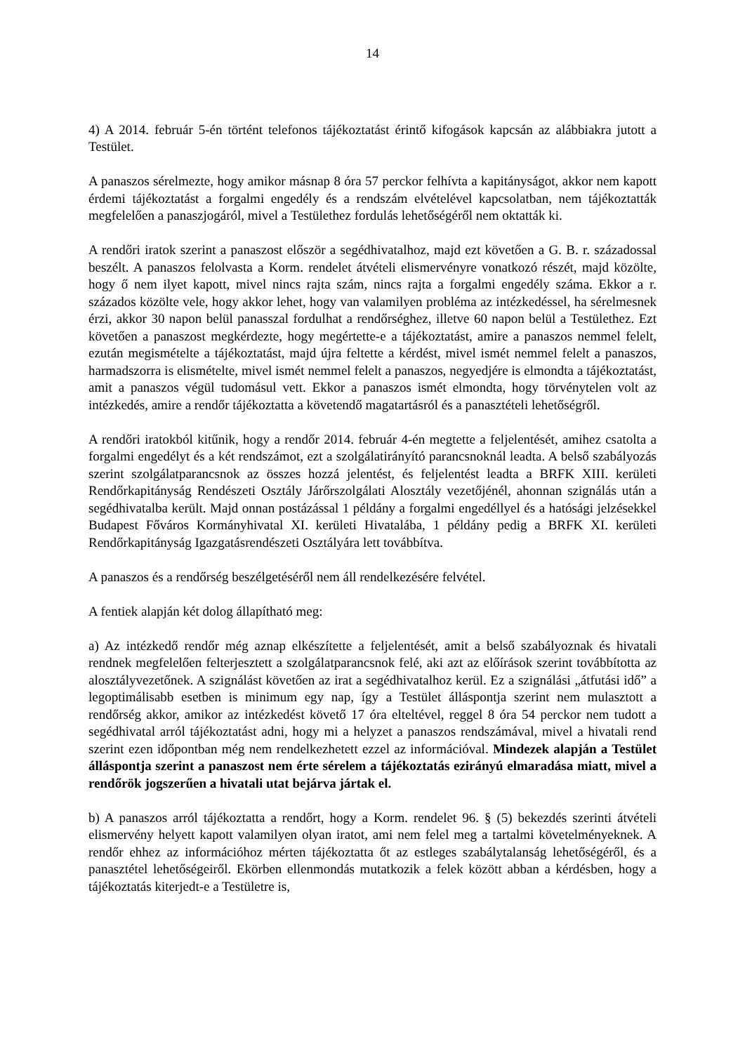14
4) A 2014. február 5-én történt telefonos tájékoztatást érintő kifogások kapcsán az alábbiakra jutott a Testület.
A panaszos sérelmezte, hogy amikor másnap 8 óra 57 perckor felhívta a kapitányságot, akkor nem kapott érdemi tájékoztatást a forgalmi engedély és a rendszám elvételével kapcsolatban, nem tájékoztatták megfelelően a panaszjogáról, mivel a Testülethez fordulás lehetőségéről nem oktatták ki.
A rendőri iratok szerint a panaszost először a segédhivatalhoz, majd ezt követően a G. B. r. századossal beszélt. A panaszos felolvasta a Korm. rendelet átvételi elismervényre vonatkozó részét, majd közölte, hogy ő nem ilyet kapott, mivel nincs rajta szám, nincs rajta a forgalmi engedély száma. Ekkor a r. százados közölte vele, hogy akkor lehet, hogy van valamilyen probléma az intézkedéssel, ha sérelmesnek érzi, akkor 30 napon belül panasszal fordulhat a rendőrséghez, illetve 60 napon belül a Testülethez. Ezt követően a panaszost megkérdezte, hogy megértette-e a tájékoztatást, amire a panaszos nemmel felelt, ezután megismételte a tájékoztatást, majd újra feltette a kérdést, mivel ismét nemmel felelt a panaszos, harmadszorra is elismételte, mivel ismét nemmel felelt a panaszos, negyedjére is elmondta a tájékoztatást, amit a panaszos végül tudomásul vett. Ekkor a panaszos ismét elmondta, hogy törvénytelen volt az intézkedés, amire a rendőr tájékoztatta a követendő magatartásról és a panasztételi lehetőségről.
A rendőri iratokból kitűnik, hogy a rendőr 2014. február 4-én megtette a feljelentését, amihez csatolta a forgalmi engedélyt és a két rendszámot, ezt a szolgálatirányító parancsnoknál leadta. A belső szabályozás szerint szolgálatparancsnok az összes hozzá jelentést, és feljelentést leadta a BRFK XIII. kerületi Rendőrkapitányság Rendészeti Osztály Járőrszolgálati Alosztály vezetőjénél, ahonnan szignálás után a segédhivatalba került. Majd onnan postázással 1 példány a forgalmi engedéllyel és a hatósági jelzésekkel Budapest Főváros Kormányhivatal XI. kerületi Hivatalába, 1 példány pedig a BRFK XI. kerületi Rendőrkapitányság Igazgatásrendészeti Osztályára lett továbbítva.
A panaszos és a rendőrség beszélgetéséről nem áll rendelkezésére felvétel.
A fentiek alapján két dolog állapítható meg:
a) Az intézkedő rendőr még aznap elkészítette a feljelentését, amit a belső szabályoznak és hivatali rendnek megfelelően felterjesztett a szolgálatparancsnok felé, aki azt az előírások szerint továbbította az alosztályvezetőnek. A szignálást követően az irat a segédhivatalhoz kerül. Ez a szignálási „átfutási idő” a legoptimálisabb esetben is minimum egy nap, így a Testület álláspontja szerint nem mulasztott a rendőrség akkor, amikor az intézkedést követő 17 óra elteltével, reggel 8 óra 54 perckor nem tudott a segédhivatal arról tájékoztatást adni, hogy mi a helyzet a panaszos rendszámával, mivel a hivatali rend szerint ezen időpontban még nem rendelkezhetett ezzel az információval. Mindezek alapján a Testület álláspontja szerint a panaszost nem érte sérelem a tájékoztatás ezirányú elmaradása miatt, mivel a rendőrök jogszerűen a hivatali utat bejárva jártak el.
b) A panaszos arról tájékoztatta a rendőrt, hogy a Korm. rendelet 96. § (5) bekezdés szerinti átvételi elismervény helyett kapott valamilyen olyan iratot, ami nem felel meg a tartalmi követelményeknek. A rendőr ehhez az információhoz mérten tájékoztatta őt az estleges szabálytalanság lehetőségéről, és a panasztétel lehetőségeiről. Ekörben ellenmondás mutatkozik a felek között abban a kérdésben, hogy a tájékoztatás kiterjedt-e a Testületre is,